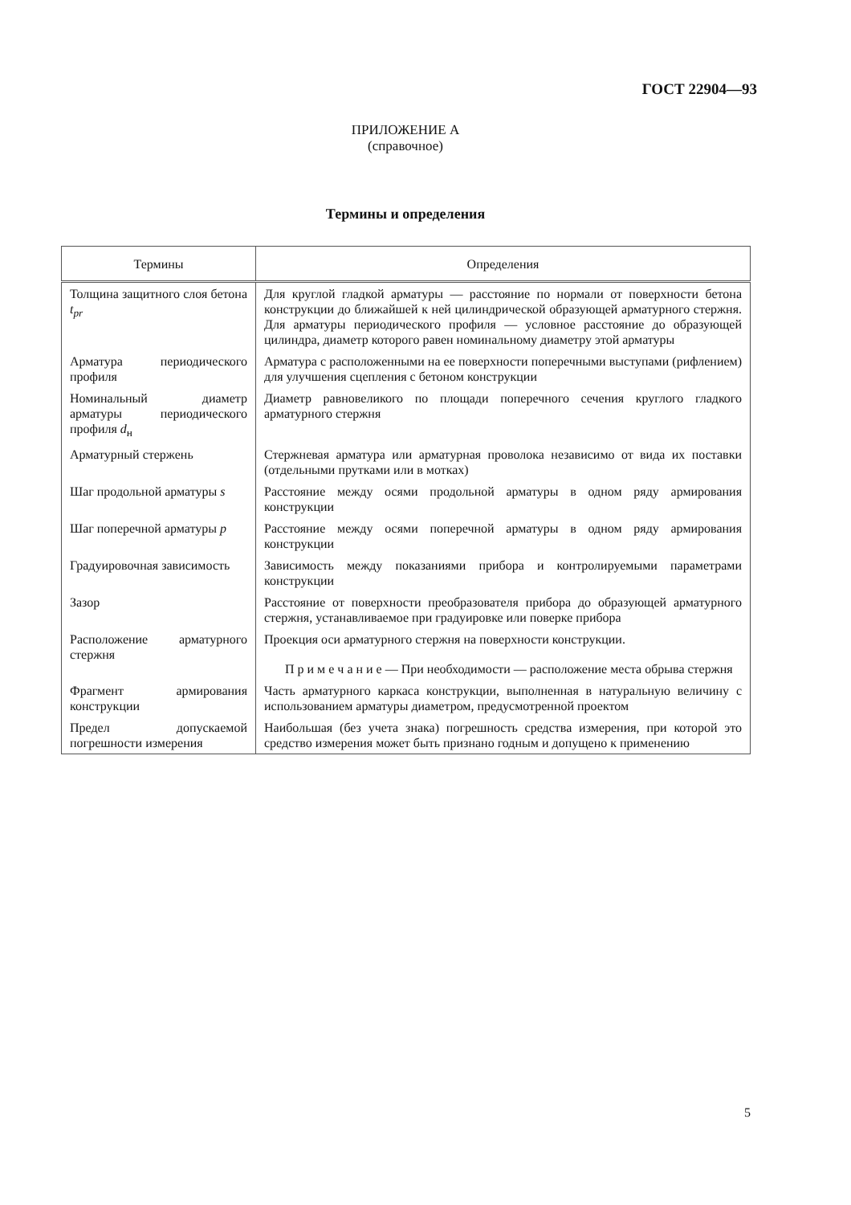ГОСТ 22904—93
ПРИЛОЖЕНИЕ А
(справочное)
Термины и определения
| Термины | Определения |
| --- | --- |
| Толщина защитного слоя бетона t<sub>pr</sub> | Для круглой гладкой арматуры — расстояние по нормали от поверхности бетона конструкции до ближайшей к ней цилиндрической образующей арматурного стержня. Для арматуры периодического профиля — условное расстояние до образующей цилиндра, диаметр которого равен номинальному диаметру этой арматуры |
| Арматура периодического профиля | Арматура с расположенными на ее поверхности поперечными выступами (рифлением) для улучшения сцепления с бетоном конструкции |
| Номинальный диаметр арматуры периодического профиля d<sub>н</sub> | Диаметр равновеликого по площади поперечного сечения круглого гладкого арматурного стержня |
| Арматурный стержень | Стержневая арматура или арматурная проволока независимо от вида их поставки (отдельными прутками или в мотках) |
| Шаг продольной арматуры s | Расстояние между осями продольной арматуры в одном ряду армирования конструкции |
| Шаг поперечной арматуры p | Расстояние между осями поперечной арматуры в одном ряду армирования конструкции |
| Градуировочная зависимость | Зависимость между показаниями прибора и контролируемыми параметрами конструкции |
| Зазор | Расстояние от поверхности преобразователя прибора до образующей арматурного стержня, устанавливаемое при градуировке или поверке прибора |
| Расположение арматурного стержня | Проекция оси арматурного стержня на поверхности конструкции. П р и м е ч а н и е — При необходимости — расположение места обрыва стержня |
| Фрагмент армирования конструкции | Часть арматурного каркаса конструкции, выполненная в натуральную величину с использованием арматуры диаметром, предусмотренной проектом |
| Предел допускаемой погрешности измерения | Наибольшая (без учета знака) погрешность средства измерения, при которой это средство измерения может быть признано годным и допущено к применению |
5